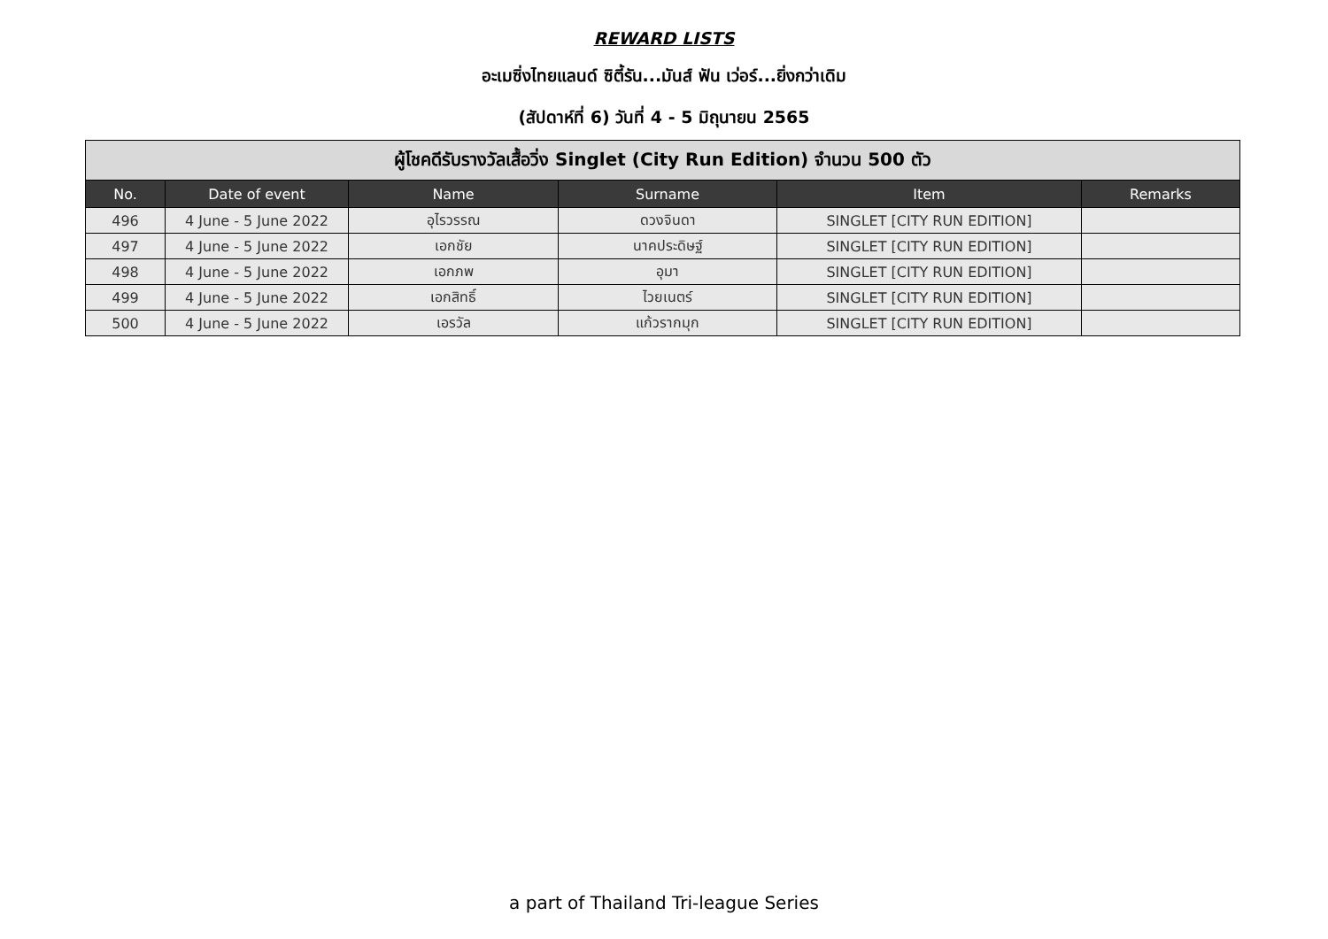REWARD LISTS
อะเมซิ่งไทยแลนด์ ซิตี้รัน...มันส์ ฟัน เว่อร์...ยิ่งกว่าเดิม
(สัปดาห์ที่ 6) วันที่ 4 - 5 มิถุนายน 2565
| ผู้โชคดีรับรางวัลเสื้อวิ่ง Singlet (City Run Edition) จำนวน 500 ตัว | | | | | |
| --- | --- | --- | --- | --- | --- |
| No. | Date of event | Name | Surname | Item | Remarks |
| 496 | 4 June - 5 June 2022 | อุไรวรรณ | ดวงจินดา | SINGLET [CITY RUN EDITION] | |
| 497 | 4 June - 5 June 2022 | เอกชัย | นาคประดิษฐ์ | SINGLET [CITY RUN EDITION] | |
| 498 | 4 June - 5 June 2022 | เอกภพ | อุมา | SINGLET [CITY RUN EDITION] | |
| 499 | 4 June - 5 June 2022 | เอกสิทธิ์ | ไวยเนตร์ | SINGLET [CITY RUN EDITION] | |
| 500 | 4 June - 5 June 2022 | เอรวัล | แก้วรากมุก | SINGLET [CITY RUN EDITION] | |
a part of Thailand Tri-league Series